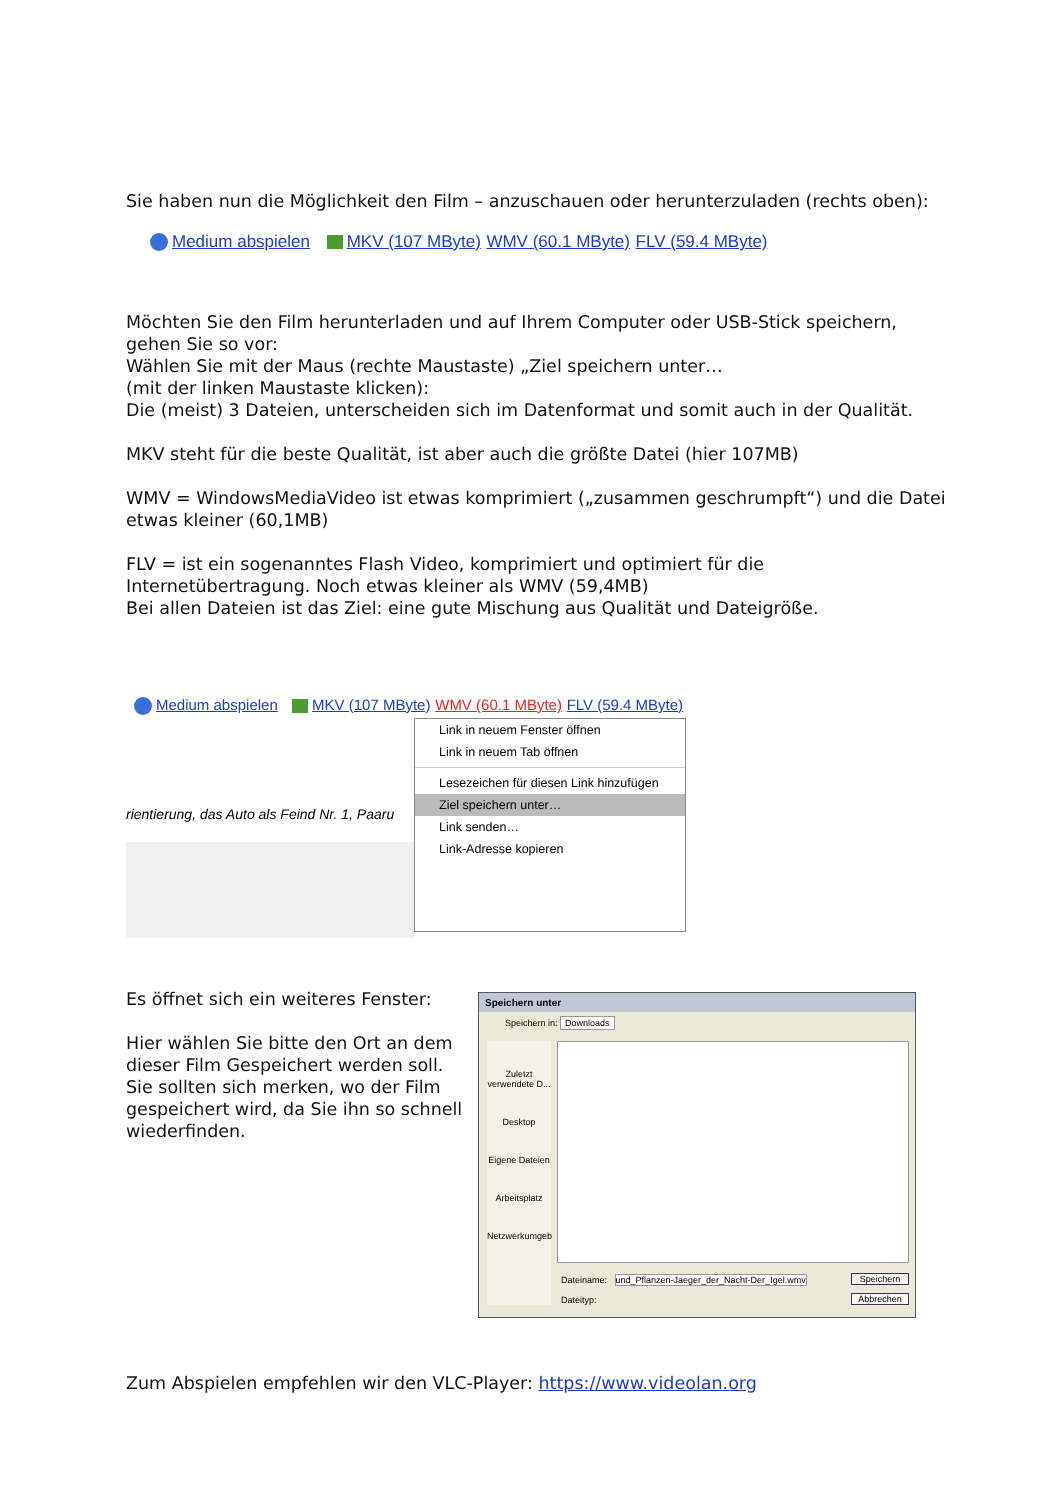Sie haben nun die Möglichkeit den Film – anzuschauen oder herunterzuladen (rechts oben):
Medium abspielen MKV (107 MByte) WMV (60.1 MByte) FLV (59.4 MByte)
Möchten Sie den Film herunterladen und auf Ihrem Computer oder USB-Stick speichern, gehen Sie so vor:
Wählen Sie mit der Maus (rechte Maustaste) „Ziel speichern unter…
(mit der linken Maustaste klicken):
Die (meist) 3 Dateien, unterscheiden sich im Datenformat und somit auch in der Qualität.
MKV steht für die beste Qualität, ist aber auch die größte Datei (hier 107MB)
WMV = WindowsMediaVideo ist etwas komprimiert („zusammen geschrumpft“) und die Datei etwas kleiner (60,1MB)
FLV = ist ein sogenanntes Flash Video, komprimiert und optimiert für die Internetübertragung. Noch etwas kleiner als WMV (59,4MB)
Bei allen Dateien ist das Ziel: eine gute Mischung aus Qualität und Dateigröße.
Medium abspielen MKV (107 MByte) WMV (60.1 MByte) FLV (59.4 MByte)
rientierung, das Auto als Feind Nr. 1, Paaru
Link in neuem Fenster öffnen
Link in neuem Tab öffnen
Lesezeichen für diesen Link hinzufügen
Ziel speichern unter…
Link senden…
Link-Adresse kopieren
Es öffnet sich ein weiteres Fenster:
Hier wählen Sie bitte den Ort an dem dieser Film Gespeichert werden soll. Sie sollten sich merken, wo der Film gespeichert wird, da Sie ihn so schnell wiederfinden.
Speichern unter
Speichern in: Downloads
Zuletzt verwendete D...
Desktop
Eigene Dateien
Arbeitsplatz
Netzwerkumgeb
Dateiname: und_Pflanzen-Jaeger_der_Nacht-Der_Igel.wmv
Dateityp:
Speichern
Abbrechen
Zum Abspielen empfehlen wir den VLC-Player: https://www.videolan.org